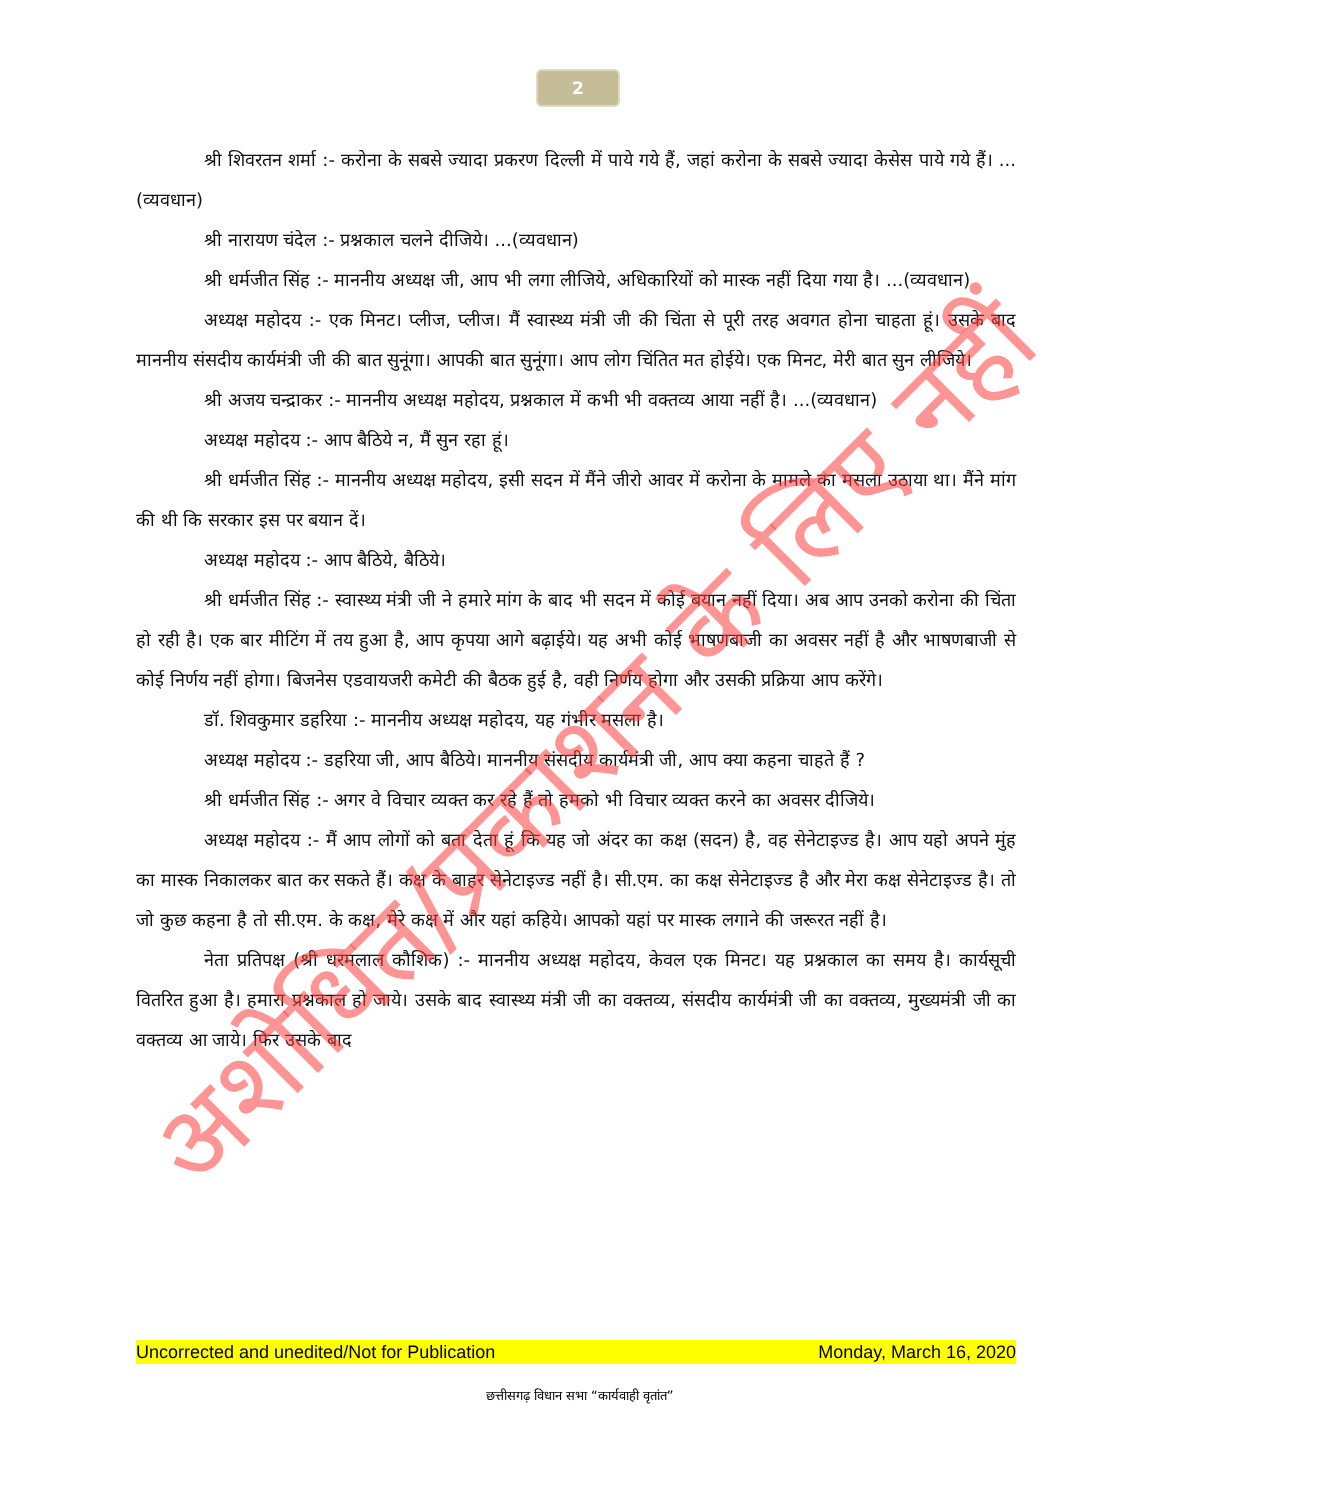2
श्री शिवरतन शर्मा :- करोना के सबसे ज्यादा प्रकरण दिल्ली में पाये गये हैं, जहां करोना के सबसे ज्यादा केसेस पाये गये हैं। ...(व्यवधान)
श्री नारायण चंदेल :- प्रश्नकाल चलने दीजिये। ...(व्यवधान)
श्री धर्मजीत सिंह :- माननीय अध्यक्ष जी, आप भी लगा लीजिये, अधिकारियों को मास्क नहीं दिया गया है। ...(व्यवधान)
अध्यक्ष महोदय :- एक मिनट। प्लीज, प्लीज। मैं स्वास्थ्य मंत्री जी की चिंता से पूरी तरह अवगत होना चाहता हूं। उसके बाद माननीय संसदीय कार्यमंत्री जी की बात सुनूंगा। आपकी बात सुनूंगा। आप लोग चिंतित मत होईये। एक मिनट, मेरी बात सुन लीजिये।
श्री अजय चन्द्राकर :- माननीय अध्यक्ष महोदय, प्रश्नकाल में कभी भी वक्तव्य आया नहीं है। ...(व्यवधान)
अध्यक्ष महोदय :- आप बैठिये न, मैं सुन रहा हूं।
श्री धर्मजीत सिंह :- माननीय अध्यक्ष महोदय, इसी सदन में मैंने जीरो आवर में करोना के मामले का मसला उठाया था। मैंने मांग की थी कि सरकार इस पर बयान दें।
अध्यक्ष महोदय :- आप बैठिये, बैठिये।
श्री धर्मजीत सिंह :- स्वास्थ्य मंत्री जी ने हमारे मांग के बाद भी सदन में कोई बयान नहीं दिया। अब आप उनको करोना की चिंता हो रही है। एक बार मीटिंग में तय हुआ है, आप कृपया आगे बढ़ाईये। यह अभी कोई भाषणबाजी का अवसर नहीं है और भाषणबाजी से कोई निर्णय नहीं होगा। बिजनेस एडवायजरी कमेटी की बैठक हुई है, वही निर्णय होगा और उसकी प्रक्रिया आप करेंगे।
डॉ. शिवकुमार डहरिया :- माननीय अध्यक्ष महोदय, यह गंभीर मसला है।
अध्यक्ष महोदय :- डहरिया जी, आप बैठिये। माननीय संसदीय कार्यमंत्री जी, आप क्या कहना चाहते हैं ?
श्री धर्मजीत सिंह :- अगर वे विचार व्यक्त कर रहे हैं तो हमको भी विचार व्यक्त करने का अवसर दीजिये।
अध्यक्ष महोदय :- मैं आप लोगों को बता देता हूं कि यह जो अंदर का कक्ष (सदन) है, वह सेनेटाइज्ड है। आप यहो अपने मुंह का मास्क निकालकर बात कर सकते हैं। कक्ष के बाहर सेनेटाइज्ड नहीं है। सी.एम. का कक्ष सेनेटाइज्ड है और मेरा कक्ष सेनेटाइज्ड है। तो जो कुछ कहना है तो सी.एम. के कक्ष, मेरे कक्ष में और यहां कहिये। आपको यहां पर मास्क लगाने की जरूरत नहीं है।
नेता प्रतिपक्ष (श्री धरमलाल कौशिक) :- माननीय अध्यक्ष महोदय, केवल एक मिनट। यह प्रश्नकाल का समय है। कार्यसूची वितरित हुआ है। हमारा प्रश्नकाल हो जाये। उसके बाद स्वास्थ्य मंत्री जी का वक्तव्य, संसदीय कार्यमंत्री जी का वक्तव्य, मुख्यमंत्री जी का वक्तव्य आ जाये। फिर उसके बाद
अशोधित/प्रकाशन के लिए नहीं
Uncorrected and unedited/Not for Publication Monday, March 16, 2020
छत्तीसगढ़ विधान सभा “कार्यवाही वृतांत”